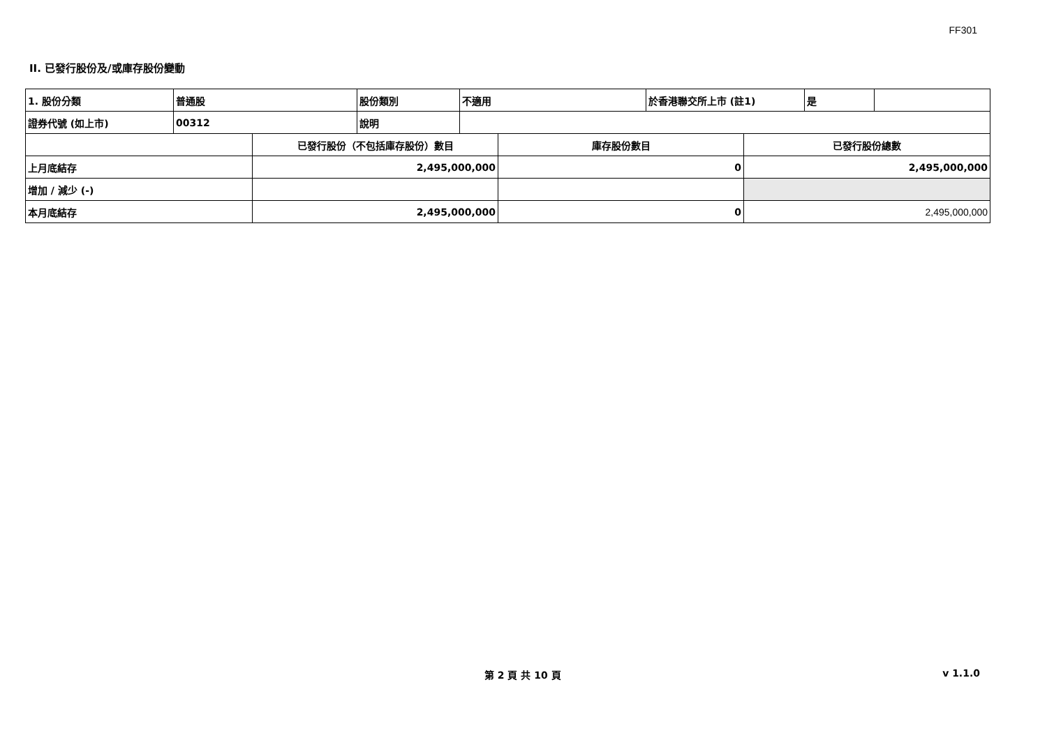FF301
II. 已發行股份及/或庫存股份變動
| 1. 股份分類 | 普通股 | 股份類別 | 不適用 | 於香港聯交所上市 (註1) | 是 | |
| 證券代號 (如上市) | 00312 | 說明 | | | | |
| | 已發行股份（不包括庫存股份）數目 | 庫存股份數目 | 已發行股份總數 |
| 上月底結存 | 2,495,000,000 | 0 | 2,495,000,000 |
| 增加 / 減少 (-) | | | |
| 本月底結存 | 2,495,000,000 | 0 | 2,495,000,000 |
第 2 頁 共 10 頁 v 1.1.0